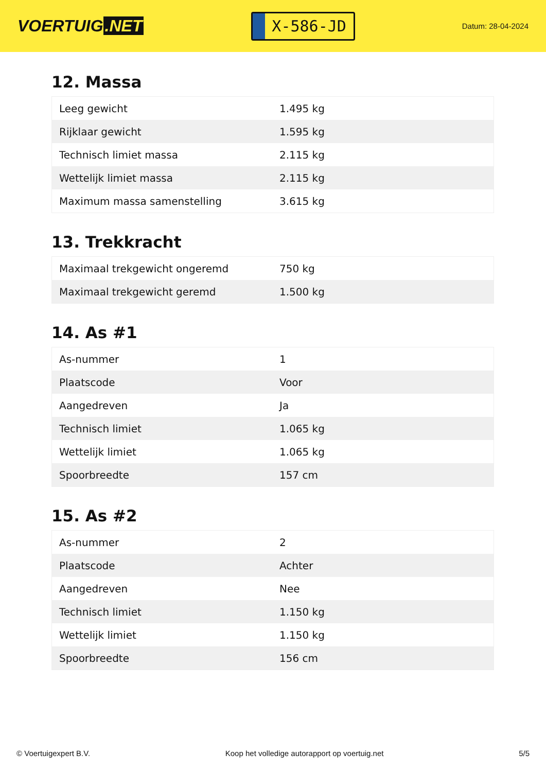VOERTUIG.NET
X-586-JD
Datum: 28-04-2024
12. Massa
| Leeg gewicht | 1.495 kg |
| Rijklaar gewicht | 1.595 kg |
| Technisch limiet massa | 2.115 kg |
| Wettelijk limiet massa | 2.115 kg |
| Maximum massa samenstelling | 3.615 kg |
13. Trekkracht
| Maximaal trekgewicht ongeremd | 750 kg |
| Maximaal trekgewicht geremd | 1.500 kg |
14. As #1
| As-nummer | 1 |
| Plaatscode | Voor |
| Aangedreven | Ja |
| Technisch limiet | 1.065 kg |
| Wettelijk limiet | 1.065 kg |
| Spoorbreedte | 157 cm |
15. As #2
| As-nummer | 2 |
| Plaatscode | Achter |
| Aangedreven | Nee |
| Technisch limiet | 1.150 kg |
| Wettelijk limiet | 1.150 kg |
| Spoorbreedte | 156 cm |
© Voertuigexpert B.V. Koop het volledige autorapport op voertuig.net 5/5